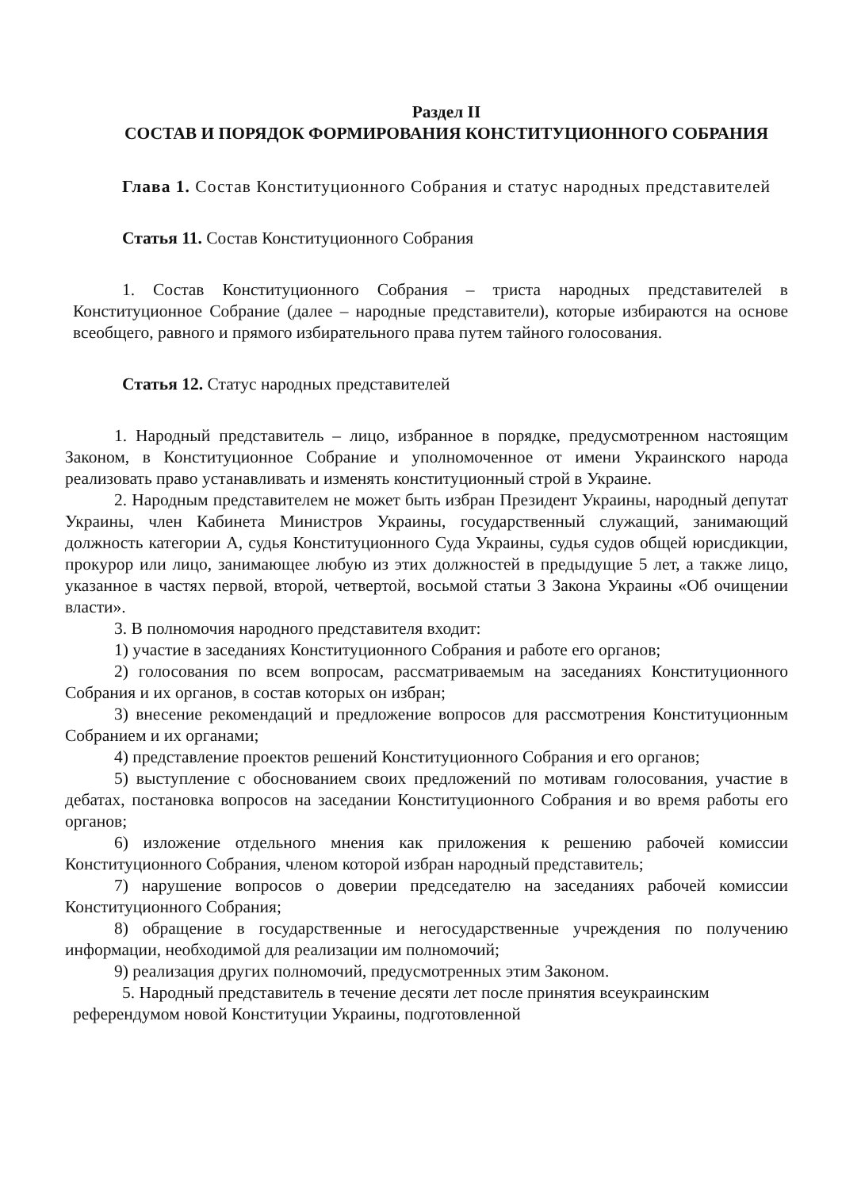Раздел II
СОСТАВ И ПОРЯДОК ФОРМИРОВАНИЯ КОНСТИТУЦИОННОГО СОБРАНИЯ
Глава 1. Состав Конституционного Собрания и статус народных представителей
Статья 11. Состав Конституционного Собрания
1. Состав Конституционного Собрания – триста народных представителей в Конституционное Собрание (далее – народные представители), которые избираются на основе всеобщего, равного и прямого избирательного права путем тайного голосования.
Статья 12. Статус народных представителей
1. Народный представитель – лицо, избранное в порядке, предусмотренном настоящим Законом, в Конституционное Собрание и уполномоченное от имени Украинского народа реализовать право устанавливать и изменять конституционный строй в Украине.
2. Народным представителем не может быть избран Президент Украины, народный депутат Украины, член Кабинета Министров Украины, государственный служащий, занимающий должность категории А, судья Конституционного Суда Украины, судья судов общей юрисдикции, прокурор или лицо, занимающее любую из этих должностей в предыдущие 5 лет, а также лицо, указанное в частях первой, второй, четвертой, восьмой статьи 3 Закона Украины «Об очищении власти».
3. В полномочия народного представителя входит:
1) участие в заседаниях Конституционного Собрания и работе его органов;
2) голосования по всем вопросам, рассматриваемым на заседаниях Конституционного Собрания и их органов, в состав которых он избран;
3) внесение рекомендаций и предложение вопросов для рассмотрения Конституционным Собранием и их органами;
4) представление проектов решений Конституционного Собрания и его органов;
5) выступление с обоснованием своих предложений по мотивам голосования, участие в дебатах, постановка вопросов на заседании Конституционного Собрания и во время работы его органов;
6) изложение отдельного мнения как приложения к решению рабочей комиссии Конституционного Собрания, членом которой избран народный представитель;
7) нарушение вопросов о доверии председателю на заседаниях рабочей комиссии Конституционного Собрания;
8) обращение в государственные и негосударственные учреждения по получению информации, необходимой для реализации им полномочий;
9) реализация других полномочий, предусмотренных этим Законом.
5. Народный представитель в течение десяти лет после принятия всеукраинским референдумом новой Конституции Украины, подготовленной